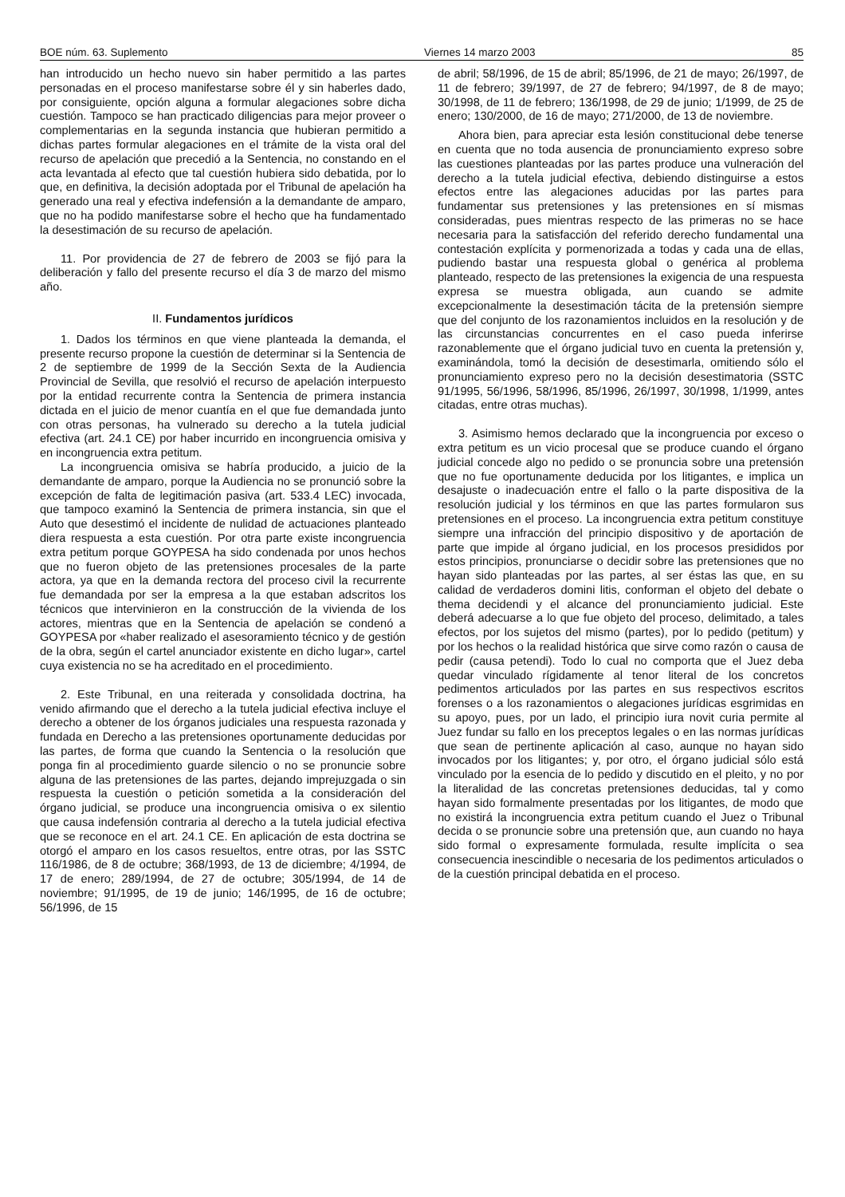BOE núm. 63. Suplemento Viernes 14 marzo 2003 85
han introducido un hecho nuevo sin haber permitido a las partes personadas en el proceso manifestarse sobre él y sin haberles dado, por consiguiente, opción alguna a formular alegaciones sobre dicha cuestión. Tampoco se han practicado diligencias para mejor proveer o complementarias en la segunda instancia que hubieran permitido a dichas partes formular alegaciones en el trámite de la vista oral del recurso de apelación que precedió a la Sentencia, no constando en el acta levantada al efecto que tal cuestión hubiera sido debatida, por lo que, en definitiva, la decisión adoptada por el Tribunal de apelación ha generado una real y efectiva indefensión a la demandante de amparo, que no ha podido manifestarse sobre el hecho que ha fundamentado la desestimación de su recurso de apelación.
11. Por providencia de 27 de febrero de 2003 se fijó para la deliberación y fallo del presente recurso el día 3 de marzo del mismo año.
II. Fundamentos jurídicos
1. Dados los términos en que viene planteada la demanda, el presente recurso propone la cuestión de determinar si la Sentencia de 2 de septiembre de 1999 de la Sección Sexta de la Audiencia Provincial de Sevilla, que resolvió el recurso de apelación interpuesto por la entidad recurrente contra la Sentencia de primera instancia dictada en el juicio de menor cuantía en el que fue demandada junto con otras personas, ha vulnerado su derecho a la tutela judicial efectiva (art. 24.1 CE) por haber incurrido en incongruencia omisiva y en incongruencia extra petitum.
La incongruencia omisiva se habría producido, a juicio de la demandante de amparo, porque la Audiencia no se pronunció sobre la excepción de falta de legitimación pasiva (art. 533.4 LEC) invocada, que tampoco examinó la Sentencia de primera instancia, sin que el Auto que desestimó el incidente de nulidad de actuaciones planteado diera respuesta a esta cuestión. Por otra parte existe incongruencia extra petitum porque GOYPESA ha sido condenada por unos hechos que no fueron objeto de las pretensiones procesales de la parte actora, ya que en la demanda rectora del proceso civil la recurrente fue demandada por ser la empresa a la que estaban adscritos los técnicos que intervinieron en la construcción de la vivienda de los actores, mientras que en la Sentencia de apelación se condenó a GOYPESA por «haber realizado el asesoramiento técnico y de gestión de la obra, según el cartel anunciador existente en dicho lugar», cartel cuya existencia no se ha acreditado en el procedimiento.
2. Este Tribunal, en una reiterada y consolidada doctrina, ha venido afirmando que el derecho a la tutela judicial efectiva incluye el derecho a obtener de los órganos judiciales una respuesta razonada y fundada en Derecho a las pretensiones oportunamente deducidas por las partes, de forma que cuando la Sentencia o la resolución que ponga fin al procedimiento guarde silencio o no se pronuncie sobre alguna de las pretensiones de las partes, dejando imprejuzgada o sin respuesta la cuestión o petición sometida a la consideración del órgano judicial, se produce una incongruencia omisiva o ex silentio que causa indefensión contraria al derecho a la tutela judicial efectiva que se reconoce en el art. 24.1 CE. En aplicación de esta doctrina se otorgó el amparo en los casos resueltos, entre otras, por las SSTC 116/1986, de 8 de octubre; 368/1993, de 13 de diciembre; 4/1994, de 17 de enero; 289/1994, de 27 de octubre; 305/1994, de 14 de noviembre; 91/1995, de 19 de junio; 146/1995, de 16 de octubre; 56/1996, de 15
de abril; 58/1996, de 15 de abril; 85/1996, de 21 de mayo; 26/1997, de 11 de febrero; 39/1997, de 27 de febrero; 94/1997, de 8 de mayo; 30/1998, de 11 de febrero; 136/1998, de 29 de junio; 1/1999, de 25 de enero; 130/2000, de 16 de mayo; 271/2000, de 13 de noviembre.
Ahora bien, para apreciar esta lesión constitucional debe tenerse en cuenta que no toda ausencia de pronunciamiento expreso sobre las cuestiones planteadas por las partes produce una vulneración del derecho a la tutela judicial efectiva, debiendo distinguirse a estos efectos entre las alegaciones aducidas por las partes para fundamentar sus pretensiones y las pretensiones en sí mismas consideradas, pues mientras respecto de las primeras no se hace necesaria para la satisfacción del referido derecho fundamental una contestación explícita y pormenorizada a todas y cada una de ellas, pudiendo bastar una respuesta global o genérica al problema planteado, respecto de las pretensiones la exigencia de una respuesta expresa se muestra obligada, aun cuando se admite excepcionalmente la desestimación tácita de la pretensión siempre que del conjunto de los razonamientos incluidos en la resolución y de las circunstancias concurrentes en el caso pueda inferirse razonablemente que el órgano judicial tuvo en cuenta la pretensión y, examinándola, tomó la decisión de desestimarla, omitiendo sólo el pronunciamiento expreso pero no la decisión desestimatoria (SSTC 91/1995, 56/1996, 58/1996, 85/1996, 26/1997, 30/1998, 1/1999, antes citadas, entre otras muchas).
3. Asimismo hemos declarado que la incongruencia por exceso o extra petitum es un vicio procesal que se produce cuando el órgano judicial concede algo no pedido o se pronuncia sobre una pretensión que no fue oportunamente deducida por los litigantes, e implica un desajuste o inadecuación entre el fallo o la parte dispositiva de la resolución judicial y los términos en que las partes formularon sus pretensiones en el proceso. La incongruencia extra petitum constituye siempre una infracción del principio dispositivo y de aportación de parte que impide al órgano judicial, en los procesos presididos por estos principios, pronunciarse o decidir sobre las pretensiones que no hayan sido planteadas por las partes, al ser éstas las que, en su calidad de verdaderos domini litis, conforman el objeto del debate o thema decidendi y el alcance del pronunciamiento judicial. Este deberá adecuarse a lo que fue objeto del proceso, delimitado, a tales efectos, por los sujetos del mismo (partes), por lo pedido (petitum) y por los hechos o la realidad histórica que sirve como razón o causa de pedir (causa petendi). Todo lo cual no comporta que el Juez deba quedar vinculado rígidamente al tenor literal de los concretos pedimentos articulados por las partes en sus respectivos escritos forenses o a los razonamientos o alegaciones jurídicas esgrimidas en su apoyo, pues, por un lado, el principio iura novit curia permite al Juez fundar su fallo en los preceptos legales o en las normas jurídicas que sean de pertinente aplicación al caso, aunque no hayan sido invocados por los litigantes; y, por otro, el órgano judicial sólo está vinculado por la esencia de lo pedido y discutido en el pleito, y no por la literalidad de las concretas pretensiones deducidas, tal y como hayan sido formalmente presentadas por los litigantes, de modo que no existirá la incongruencia extra petitum cuando el Juez o Tribunal decida o se pronuncie sobre una pretensión que, aun cuando no haya sido formal o expresamente formulada, resulte implícita o sea consecuencia inescindible o necesaria de los pedimentos articulados o de la cuestión principal debatida en el proceso.